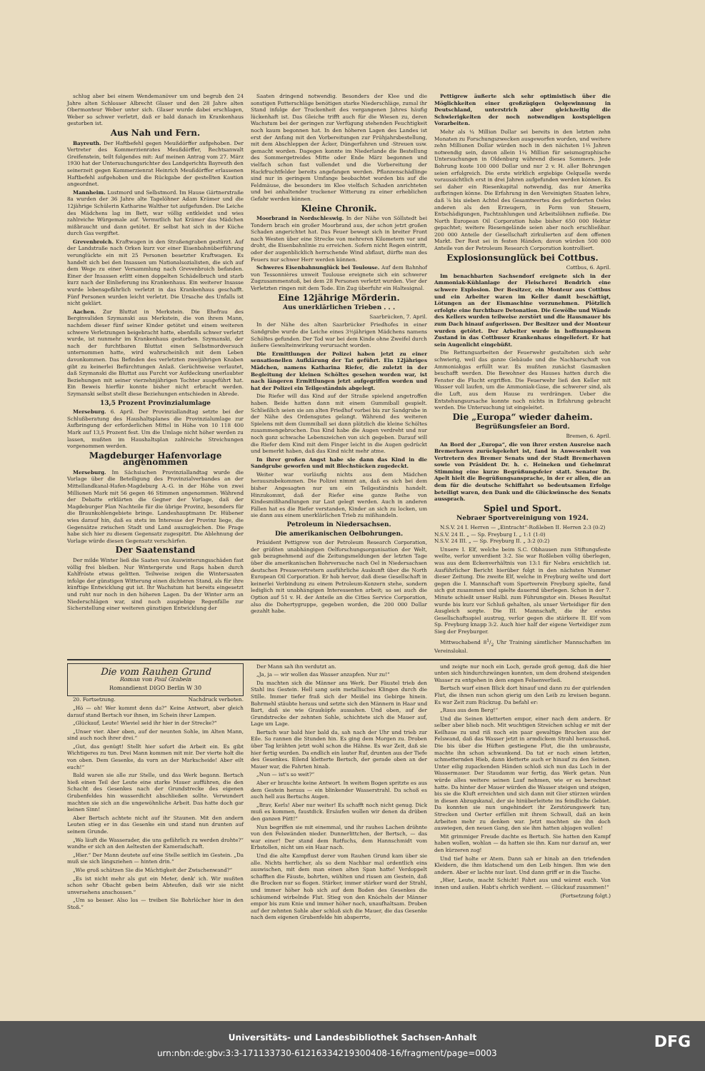schlug aber bei einem Wendemanöver um und begrub den 24 Jahre alten Schlosser Albrecht Glaser und den 28 Jahre alten Obermonteur Weber unter sich. Glaser wurde dabei erschlagen, Weber so schwer verletzt, daß er bald danach im Krankenhaus gestorben ist.
Aus Nah und Fern.
Bayreuth. Der Haftbefehl gegen Meußdörffer aufgehoben. Der Vertreter des Kommerzienrates Meußdörffer, Rechtsanwalt Greifenstein, teilt folgendes mit: Auf meinen Antrag vom 27. März 1930 hat der Untersuchungsrichter des Landgerichts Bayreuth den seinerzeit gegen Kommerzienrat Heinrich Meußdörffer erlassenen Haftbefehl aufgehoben und die Rückgabe der gestellten Kaution angeordnet.
Mannheim. Lustmord und Selbstmord. Im Hause Gärtnerstraße 8a wurden der 36 Jahre alte Tagelöhner Adam Krämer und die 12jährige Schülerin Katharine Walther tot aufgefunden. Die Leiche des Mädchens lag im Bett, war völlig entkleidet und wies zahlreiche Würgemale auf. Vermutlich hat Krämer das Mädchen mißbraucht und dann getötet. Er selbst hat sich in der Küche durch Gas vergiftet.
Grevenbroich. Kraftwagen in den Straßengraben gestürzt. Auf der Landstraße nach Orken kurz vor einer Eisenbahnüberführung verunglückte ein mit 25 Personen besetzter Kraftwagen. Es handelt sich bei den Insassen um Nationalsozialisten, die sich auf dem Wege zu einer Versammlung nach Grevenbroich befanden. Einer der Insassen erlitt einen doppelten Schädelbruch und starb kurz nach der Einlieferung ins Krankenhaus. Ein weiterer Insasse wurde lebensgefährlich verletzt in das Krankenhaus geschafft. Fünf Personen wurden leicht verletzt. Die Ursache des Unfalls ist nicht geklärt.
Aachen. Zur Bluttat in Merkstein. Die Ehefrau des Berginvaliden Szymanski aus Merkstein, die von ihrem Mann, nachdem dieser fünf seiner Kinder getötet und einem weiteren schwere Verletzungen beigebracht hatte, ebenfalls schwer verletzt wurde, ist nunmehr im Krankenhaus gestorben. Szymanski, der nach der furchtbaren Bluttat einen Selbstmordversuch unternommen hatte, wird wahrscheinlich mit dem Leben davonkommen. Das Befinden des verletzten zweijährigen Knaben gibt zu keinerlei Befürchtungen Anlaß. Gerüchtweise verlautet, daß Szymanski die Bluttat aus Furcht vor Aufdeckung unerlaubter Beziehungen mit seiner vierzehnjährigen Tochter ausgeführt hat. Ein Beweis hierfür konnte bisher nicht erbracht werden. Szymanski selbst stellt diese Beziehungen entschieden in Abrede.
13,5 Prozent Provinzialumlage
Merseburg. 6. April. Der Provinziallandtag setzte bei der Schlußberatung des Haushaltsplanes die Provinzialumlage zur Aufbringung der erforderlichen Mittel in Höhe von 10 118 400 Mark auf 13,5 Prozent fest. Um die Umlage nicht höher werden zu lassen, mußten im Haushaltsplan zahlreiche Streichungen vorgenommen werden.
Magdeburger Hafenvorlage angenommen
Merseburg. Im Sächsischen Provinziallandtag wurde die Vorlage über die Beteiligung des Provinzialverbandes an der Mittellandkanal-Hafen-Magdeburg A.-G. in der Höhe von zwei Millionen Mark mit 56 gegen 46 Stimmen angenommen. Während der Debatte erklärten die Gegner der Vorlage, daß der Magdeburger Plan Nachteile für die übrige Provinz, besonders für die Braunkohlengebiete bringe. Landeshauptmann Dr. Hübener wies darauf hin, daß es stets im Interesse der Provinz liege, die Gegensätze zwischen Stadt und Land auszugleichen. Die Frage habe sich hier zu diesem Gegensatz zugespitzt. Die Ablehnung der Vorlage würde diesen Gegensatz verschärfen.
Der Saatenstand
Der milde Winter ließ die Saaten von Auswinterungsschäden fast völlig frei bleiben. Nur Wintergerste und Raps haben durch Kahlfröste etwas gelitten. Teilweise zeigen die Wintersaaten infolge der günstigen Witterung einen dichteren Stand, als für ihre künftige Entwicklung gut ist. Ihr Wachstum hat bereits eingesetzt und ruht nur noch in den höheren Lagen. Da der Winter arm an Niederschlägen war, sind noch ausgiebige Regenfälle zur Sicherstellung einer weiteren günstigen Entwicklung der
Saaten dringend notwendig. Besonders der Klee und die sonstigen Futterschläge benötigen starke Niederschläge, zumal ihr Stand infolge der Trockenheit des vergangenen Jahres häufig lückenhaft ist. Das Gleiche trifft auch für die Wiesen zu, deren Wachstum bei der geringen zur Verfügung stehenden Feuchtigkeit noch kaum begonnen hat. In den höheren Lagen des Landes ist erst der Anfang mit den Vorbereitungen zur Frühjahrsbestellung, mit dem Abschleppen der Äcker, Düngerfahren und -Streuen usw. gemacht worden. Dagegen konnte im Niederlande die Bestellung des Sommergetreides Mitte oder Ende März begonnen und vielfach schon fast vollendet und die Vorbereitung der Hackfruchtfelder bereits angefangen werden. Pflanzenschädlinge sind nur in geringem Umfange beobachtet worden bis auf die Feldmäuse, die besonders im Klee vielfach Schaden anrichteten und bei anhaltender trockener Witterung zu einer erheblichen Gefahr werden können.
Kleine Chronik.
Moorbrand in Nordschleswig. In der Nähe von Söllstedt bei Tondern brach ein großer Moorbrand aus, der schon jetzt großen Schaden angerichtet hat. Das Feuer bewegt sich in breiter Front nach Westen über eine Strecke von mehreren Kilometern vor und droht, die Eisenbahnlinie zu erreichen. Sofern nicht Regen eintritt, oder der augenblicklich herrschende Wind abflaut, dürfte man des Feuers nur schwer Herr werden können.
Schweres Eisenbahnunglück bei Toulouse. Auf dem Bahnhof von Tessonnières unweit Toulouse ereignete sich ein schwerer Zugzusammenstoß, bei dem 28 Personen verletzt wurden. Vier der Verletzten ringen mit dem Tode. Ein Zug überfuhr ein Haltesignal.
Eine 12jährige Mörderin.
Aus unerklärlichen Trieben . . .
Saarbrücken, 7. April.
In der Nähe des alten Saarbrücker Friedhofes in einer Sandgrube wurde die Leiche eines 3½jährigen Mädchens namens Schöltes gefunden. Der Tod war bei dem Kinde ohne Zweifel durch äußere Gewalteinwirkung verursacht worden.
Die Ermittlungen der Polizei haben jetzt zu einer sensationellen Aufklärung der Tat geführt. Ein 12jähriges Mädchen, namens Katharina Riefer, die zuletzt in der Begleitung der kleinen Schöltes gesehen worden war, ist nach längeren Ermittlungen jetzt aufgegriffen worden und hat der Polizei ein Teilgeständnis abgelegt.
Die Riefer will das Kind auf der Straße spielend angetroffen haben. Beide hatten dann mit einem Gummiball gespielt. Schließlich seien sie am alten Friedhof vorbei bis zur Sandgrube in der Nähe des Ordensgutes gelangt. Während des weiteren Spielens mit dem Gummiball sei dann plötzlich die kleine Schöltes zusammengebrochen. Das Kind habe die Augen verdreht und nur noch ganz schwache Lebenszeichen von sich gegeben. Darauf will die Riefer dem Kind mit dem Finger leicht in die Augen gedrückt und bemerkt haben, daß das Kind nicht mehr atme.
In ihrer großen Angst habe sie dann das Kind in die Sandgrube geworfen und mit Blechstücken zugedeckt.
Weiter war vorläufig nichts aus dem Mädchen herauszubekommen. Die Polizei nimmt an, daß es sich bei dem bisher Angesagten nur um ein Teilgeständnis handelt. Hinzukommt, daß der Riefer eine ganze Reihe von Kindesmißhandlungen zur Last gelegt werden. Auch in anderen Fällen hat es die Riefer verstanden, Kinder an sich zu locken, um sie dann aus einem unerklärlichen Trieb zu mißhandeln.
Petroleum in Niedersachsen.
Die amerikanischen Oelbohrungen.
Präsident Pettigrew von der Petroleum Research Corporation, der größten unabhängigen Oelforschungsorganisation der Welt, gab bezugnehmend auf die Zeitungsmeldungen der letzten Tage über die amerikanischen Bohrversuche nach Oel in Niedersachsen deutschen Pressevertretern ausführliche Auskunft über die North European Oil Corporation. Er hob hervor, daß diese Gesellschaft in keinerlei Verbindung zu einem Petroleum-Konzern stehe, sondern lediglich mit unabhängigen Interessenten arbeit; so sei auch die Option auf 51 v. H. der Anteile an die Cities Service Corporation, also die Dohertygruppe, gegeben worden, die 200 000 Dollar gezahlt habe.
Pettigrew äußerte sich sehr optimistisch über die Möglichkeiten einer großzügigen Oelgewinnung in Deutschland, unterstrich aber gleichzeitig die Schwierigkeiten der noch notwendigen kostspieligen Vorarbeiten.
Mehr als ¼ Million Dollar sei bereits in den letzten zehn Monaten zu Forschungszwecken ausgeworfen worden, und weitere zehn Millionen Dollar würden noch in den nächsten 1½ Jahren notwendig sein, davon allein 1¼ Million für seismographische Untersuchungen in Oldenburg während dieses Sommers. Jede Bohrung koste 100 000 Dollar und nur 2 v. H. aller Bohrungen seien erfolgreich. Die erste wirklich ergiebige Oelquelle werde voraussichtlich erst in drei Jahren aufgefunden werden können. Es sei daher ein Riesenkapital notwendig, das nur Amerika aufbringen könne. Die Erfahrung in den Vereinigten Staaten lehre, daß ⅞ bis sieben Achtel des Gesamtwertes des geförderten Oeles anderen als den Erzeugern, in Form von Steuern, Entschädigungen, Pachtzahlungen und Arbeitslöhnen zufließe. Die North European Oil Corporation habe bisher 650 000 Hektar gepachtet; weitere Riesengelände seien aber noch erschließbar. 200 000 Anteile der Gesellschaft zirkulierten auf dem offenen Markt. Der Rest sei in festen Händen; davon würden 500 000 Anteile von der Petroleum Research Corporation kontrolliert.
Explosionsunglück bei Cottbus.
Cottbus, 6. April.
Im benachbarten Sachsendorf ereignete sich in der Ammoniak-Kühlanlage der Fleischerei Bendrich eine schwere Explosion. Der Besitzer, ein Monteur aus Cottbus und ein Arbeiter waren im Keller damit beschäftigt, Lötungen an der Eismaschine vorzunehmen. Plötzlich erfolgte eine furchtbare Detonation. Die Gewölbe und Wände des Kellers wurden teilweise zerstört und die Hausmauer bis zum Dach hinauf aufgerissen. Der Besitzer und der Monteur wurden getötet. Der Arbeiter wurde in hoffnungslosem Zustand in das Cottbuser Krankenhaus eingeliefert. Er hat sein Augenlicht eingebüßt.
Die Rettungsarbeiten der Feuerwehr gestalteten sich sehr schwierig, weil das ganze Gebäude und die Nachbarschaft von Ammoniakgas erfüllt war. Es mußten zunächst Gasmasken beschafft werden. Die Bewohner des Hauses hatten durch die Fenster die Flucht ergriffen. Die Feuerwehr ließ den Keller mit Wasser voll laufen, um die Ammoniak-Gase, die schwerer sind, als die Luft, aus dem Hause zu verdrängen. Ueber die Entstehungsursache konnte noch nichts in Erfahrung gebracht werden. Die Untersuchung ist eingeleitet.
Die „Europa“ wieder daheim.
Begrüßungsfeier an Bord.
Bremen, 6. April.
An Bord der „Europa“, die von ihrer ersten Ausreise nach Bremerhaven zurückgekehrt ist, fand in Anwesenheit von Vertretern des Bremer Senats und der Stadt Bremerhaven sowie von Präsident Dr. h. c. Heineken und Geheimrat Stimming eine kurze Begrüßungsfeier statt. Senator Dr. Apelt hielt die Begrüßungsansprache, in der er allen, die an dem für die deutsche Schiffahrt so bedeutsamen Erfolge beteiligt waren, den Dank und die Glückwünsche des Senats aussprach.
Spiel und Sport.
Nebraer Sportvereinigung von 1924.
N.S.V. 24 I. Herren — „Eintracht“-Roßleben II. Herren 2:3 (0:2)
N.S.V. 24 II. „ — Sp. Freyburg I. „ 1:1 (1:0)
N.S.V. 24 III. „ — Sp. Freyburg II. „ 3:2 (0:2)
Unsere I. Elf, welche beim S.C. Obhausen zum Stiftungsfeste weilte, verlor unverdient 3:2. Sie war Roßleben völlig überlegen, was aus dem Eckenverhältnis von 13:1 für Nebra ersichtlich ist. Ausführlicher Bericht hierüber folgt in den nächsten Nummer dieser Zeitung. Die zweite Elf, welche in Freyburg weilte und dort gegen die I. Mannschaft vom Sportverein Freyburg spielte, fand sich gut zusammen und spielte dauernd überlegen. Schon in der 7. Minute schießt unser Halbl. zum Führungstor ein. Dieses Resultat wurde bis kurz vor Schluß gehalten, als unser Verteidiger für den Ausgleich sorgte. Die III. Mannschaft, die ihr erstes Gesellschaftsspiel austrug, verlor gegen die stärkere II. Elf vom Sp. Freyburg knapp 3:2. Auch hier half der eigene Verteidiger zum Sieg der Freyburger.
Mittwochabend 81/2 Uhr Training sämtlicher Mannschaften im Vereinslokal.
Die vom Rauhen Grund
Roman von Paul Grabein
Romandienst DIGO Berlin W 30
20. Fortsetzung. Nachdruck verboten.
„Hö — oh! Wer kommt denn da?“ Keine Antwort, aber gleich darauf stand Bertsch vor ihnen, im Schein ihrer Lampen.
„Glückauf, Leute! Wieviel seid ihr hier in der Strecke?“
„Unser vier. Aber oben, auf der neunten Sohle, im Alten Mann, sind auch noch ihrer drei.“
„Gut, das genügt! Stellt hier sofort die Arbeit ein. Es gibt Wichtigeres zu tun. Drei Mann kommen mit mir. Der vierte holt die von oben. Dem Gesenke, da vorn an der Markscheide! Aber eilt euch!“
Bald waren sie alle zur Stelle, und das Werk begann. Bertsch hieß einen Teil der Leute eine starke Mauer aufführen, die den Schacht des Gesenkes nach der Grundstrecke des eigenen Grubenfeldes hin wasserdicht abschließen sollte. Verwundert machten sie sich an die ungewöhnliche Arbeit. Das hatte doch gar keinen Sinn!
Aber Bertsch achtete nicht auf ihr Staunen. Mit den andern Leuten stieg er in das Gesenke ein und stand nun drunten auf seinem Grunde.
„Wo läuft die Wasserader, die uns gefährlich zu werden drohte?“ wandte er sich an den Aeltesten der Kameradschaft.
„Hier.“ Der Mann deutete auf eine Stelle seitlich im Gestein. „Da muß sie sich längsziehen — hinten drin.“
„Wie groß schätzen Sie die Mächtigkeit der Zwischenwand?“
„Es ist nicht mehr als gut ein Meter, denk' ich. Wir mußten schon sehr Obacht geben beim Abteufen, daß wir sie nicht unversehens anschossen.“
„Um so besser. Also los — treiben Sie Bohrlöcher hier in den Stoß.“
Der Mann sah ihn verdutzt an.
„Ja, ja — wir wollen das Wasser anzapfen. Nur zu!“
Da machten sich die Männer ans Werk. Der Fäustel trieb den Stahl ins Gestein. Hell sang sein metallisches Klingen durch die Stille. Immer tiefer fraß sich der Meißel ins Gebirge hinein. Bohrmehl stäubte heraus und setzte sich den Männern in Haar und Bart, daß sie wie Grauköpfe aussahen. Und oben, auf der Grundstrecke der zehnten Sohle, schichtete sich die Mauer auf, Lage um Lage.
Bertsch war bald hier bald da, sah nach der Uhr und trieb zur Eile. So rannen die Stunden hin. Es ging dem Morgen zu. Droben über Tag krähten jetzt wohl schon die Hähne. Es war Zeit, daß sie hier fertig wurden. Da endlich ein lauter Ruf, drunten aus der Tiefe des Gesenkes. Eilend kletterte Bertsch, der gerade oben an der Mauer war, die Fahrten hinab.
„Nun — ist's so weit?“
Aber er brauchte keine Antwort. In weitem Bogen spritzte es aus dem Gestein heraus — ein blinkender Wasserstrahl. Da schoß es auch hell aus Bertschs Augen.
„Brav, Kerls! Aber nur weiter! Es schafft noch nicht genug. Dick muß es kommen, faustdick. Ersäufen wollen wir denen da drüben den ganzen Pütt!“
Nun begriffen sie mit einemmal, und ihr rauhes Lachen dröhnte von den Felswänden nieder. Dunnerlittchen, der Bertsch, — das war einer! Der stand dem Rotfuchs, dem Hannschmidt vom Erbstollen, nicht um ein Haar nach.
Und die alte Kampflust derer vom Rauhen Grund kam über sie alle. Nichts herrlicher, als so dem Nachbar mal ordentlich eins auswischen, mit dem man einen alten Span hatte! Verdoppelt schafften die Fäuste, bohrten, wühlten und rissen am Gestein, daß die Brocken nur so flogen. Stärker, immer stärker ward der Strahl, und immer höher hob sich auf dem Boden des Gesenkes die schäumend wirbelnde Flut. Stieg von den Knöcheln der Männer empor bis zum Knie und immer höher noch, unaufhaltsam. Droben auf der zehnten Sohle aber schloß sich die Mauer, die das Gesenke nach dem eigenen Grubenfelde hin absperrte,
und zeigte nur noch ein Loch, gerade groß genug, daß die hier unten sich hindurchzwängen konnten, um dem drohend steigenden Wasser zu entgehen in dem engen Felsenverließ.
Bertsch warf einen Blick dort hinauf und dann zu der quirlenden Flut, die ihnen nun schon gierig um den Leib zu kreisen begann. Es war Zeit zum Rückzug. Da befahl er:
„Raus aus dem Berg!“
Und die Seinen kletterten empor, einer nach dem andern. Er selber aber blieb noch. Mit wuchtigen Streichen schlug er mit der Keilhaue zu und riß noch ein paar gewaltige Brocken aus der Felswand, daß das Wasser jetzt in armdickem Strahl herausschoß. Die bis über die Hüften gestiegene Flut, die ihn umbrauste, machte ihn schon schwankend. Da tat er noch einen letzten, schmetternden Hieb, dann kletterte auch er hinauf zu den Seinen. Unter eilig zupackenden Händen schloß sich nun das Loch in der Wassermauer. Der Staudamm war fertig, das Werk getan. Nun würde alles weitere seinen Lauf nehmen, wie er es berechnet hatte. Da hinter der Mauer würden die Wasser steigen und steigen, bis sie die Kluft erreichten und sich dann mit Gier stürzen würden in diesen Abzugskanal, der sie hinüberleitete ins feindliche Gebiet. Da konnten sie nun ungehindert ihr Zerstörungswerk tun; Strecken und Oerter erfüllen mit ihrem Schwall, daß an kein Arbeiten mehr zu denken war. Jetzt mochten sie ihn doch auswiegen, den neuen Gang, den sie ihm hatten abjagen wollen!
Mit grimmiger Freude dachte es Bertsch. Sie hatten den Kampf haben wollen, wohlan — da hatten sie ihn. Kam nur darauf an, wer den kürzeren zog!
Und tief holte er Atem. Dann sah er hinab an den triefenden Kleidern, die ihm klatschend um den Leib hingen. Ihm wie den andern. Aber er lachte nur laut. Und dann griff er in die Tasche.
„Hier, Leute, macht Schicht! Fahrt aus und wärmt euch. Von innen und außen. Habt's ehrlich verdient. — Glückauf zusammen!“
(Fortsetzung folgt.)
Universitäts- und Landesbibliothek Sachsen-Anhalt
urn:nbn:de:gbv:3:3-171133730-61216334219300408-16/fragment/page=0003 DFG